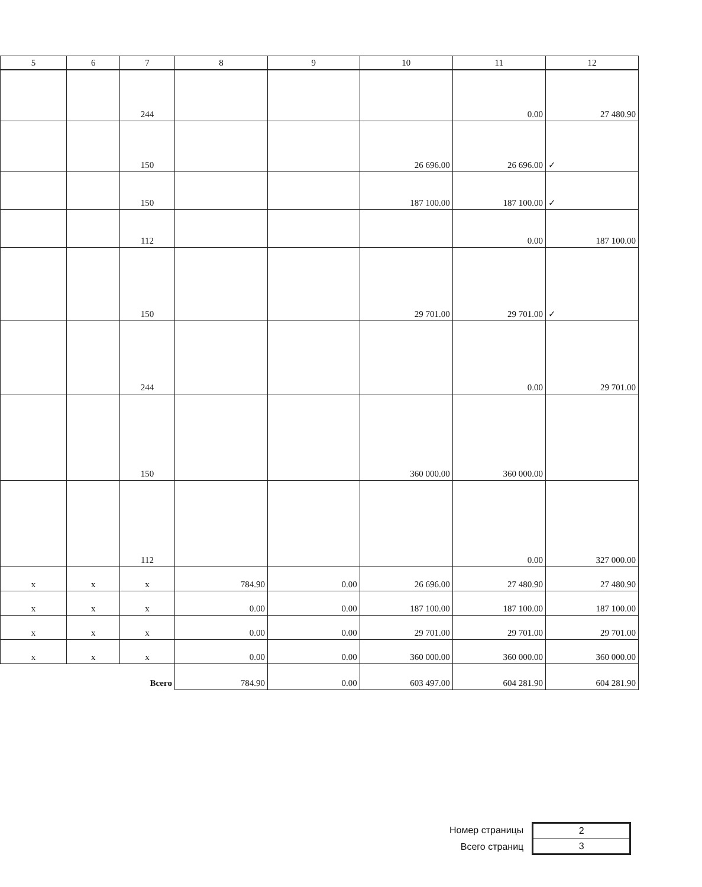| 5 | 6 | 7 | 8 | 9 | 10 | 11 | 12 |
| --- | --- | --- | --- | --- | --- | --- | --- |
| | | 244 | | | | 0.00 | 27 480.90 |
| | | 150 | | | 26 696.00 | 26 696.00 | ✓ |
| | | 150 | | | 187 100.00 | 187 100.00 | ✓ |
| | | 112 | | | | 0.00 | 187 100.00 |
| | | 150 | | | 29 701.00 | 29 701.00 | ✓ |
| | | 244 | | | | 0.00 | 29 701.00 |
| | | 150 | | | 360 000.00 | 360 000.00 | |
| | | 112 | | | | 0.00 | 327 000.00 |
| x | x | x | 784.90 | 0.00 | 26 696.00 | 27 480.90 | 27 480.90 |
| x | x | x | 0.00 | 0.00 | 187 100.00 | 187 100.00 | 187 100.00 |
| x | x | x | 0.00 | 0.00 | 29 701.00 | 29 701.00 | 29 701.00 |
| x | x | x | 0.00 | 0.00 | 360 000.00 | 360 000.00 | 360 000.00 |
| | | Всего | 784.90 | 0.00 | 603 497.00 | 604 281.90 | 604 281.90 |
Номер страницы
Всего страниц
| 2 |
| 3 |